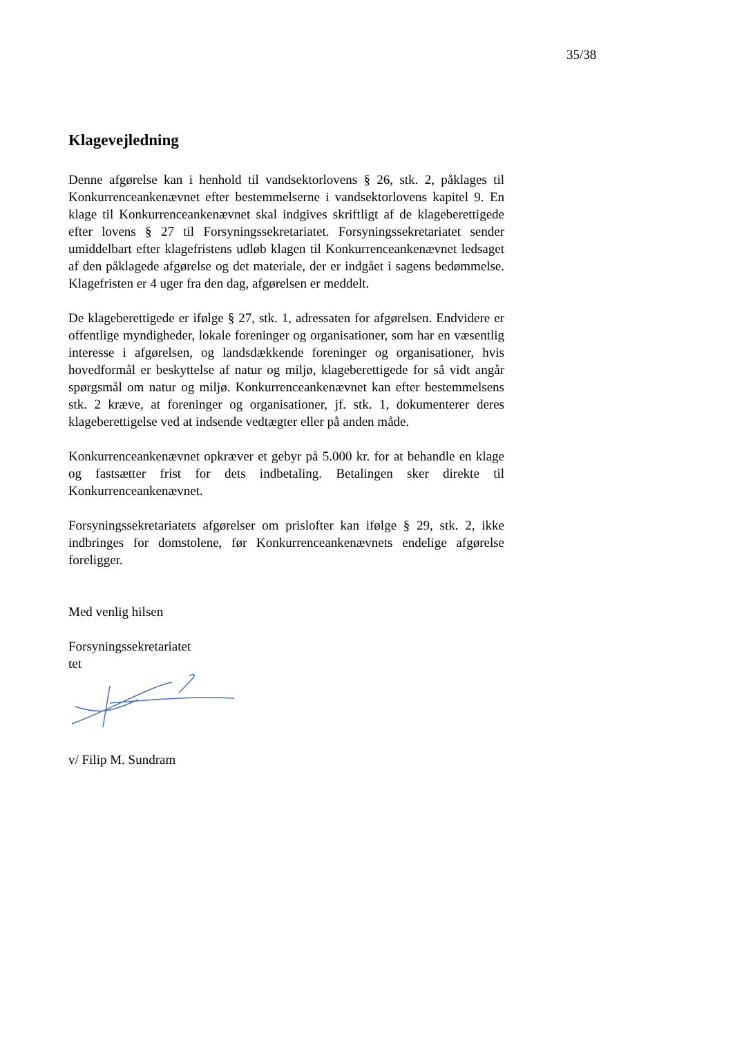35/38
Klagevejledning
Denne afgørelse kan i henhold til vandsektorlovens § 26, stk. 2, påklages til Konkurrenceankenævnet efter bestemmelserne i vandsektorlovens kapitel 9. En klage til Konkurrenceankenævnet skal indgives skriftligt af de klageberettigede efter lovens § 27 til Forsyningssekretariatet. Forsyningssekretariatet sender umiddelbart efter klagefristens udløb klagen til Konkurrenceankenævnet ledsaget af den påklagede afgørelse og det materiale, der er indgået i sagens bedømmelse. Klagefristen er 4 uger fra den dag, afgørelsen er meddelt.
De klageberettigede er ifølge § 27, stk. 1, adressaten for afgørelsen. Endvidere er offentlige myndigheder, lokale foreninger og organisationer, som har en væsentlig interesse i afgørelsen, og landsdækkende foreninger og organisationer, hvis hovedformål er beskyttelse af natur og miljø, klageberettigede for så vidt angår spørgsmål om natur og miljø. Konkurrenceankenævnet kan efter bestemmelsens stk. 2 kræve, at foreninger og organisationer, jf. stk. 1, dokumenterer deres klageberettigelse ved at indsende vedtægter eller på anden måde.
Konkurrenceankenævnet opkræver et gebyr på 5.000 kr. for at behandle en klage og fastsætter frist for dets indbetaling. Betalingen sker direkte til Konkurrenceankenævnet.
Forsyningssekretariatets afgørelser om prislofter kan ifølge § 29, stk. 2, ikke indbringes for domstolene, før Konkurrenceankenævnets endelige afgørelse foreligger.
Med venlig hilsen
Forsyningssekretariatet
tet
v/ Filip M. Sundram